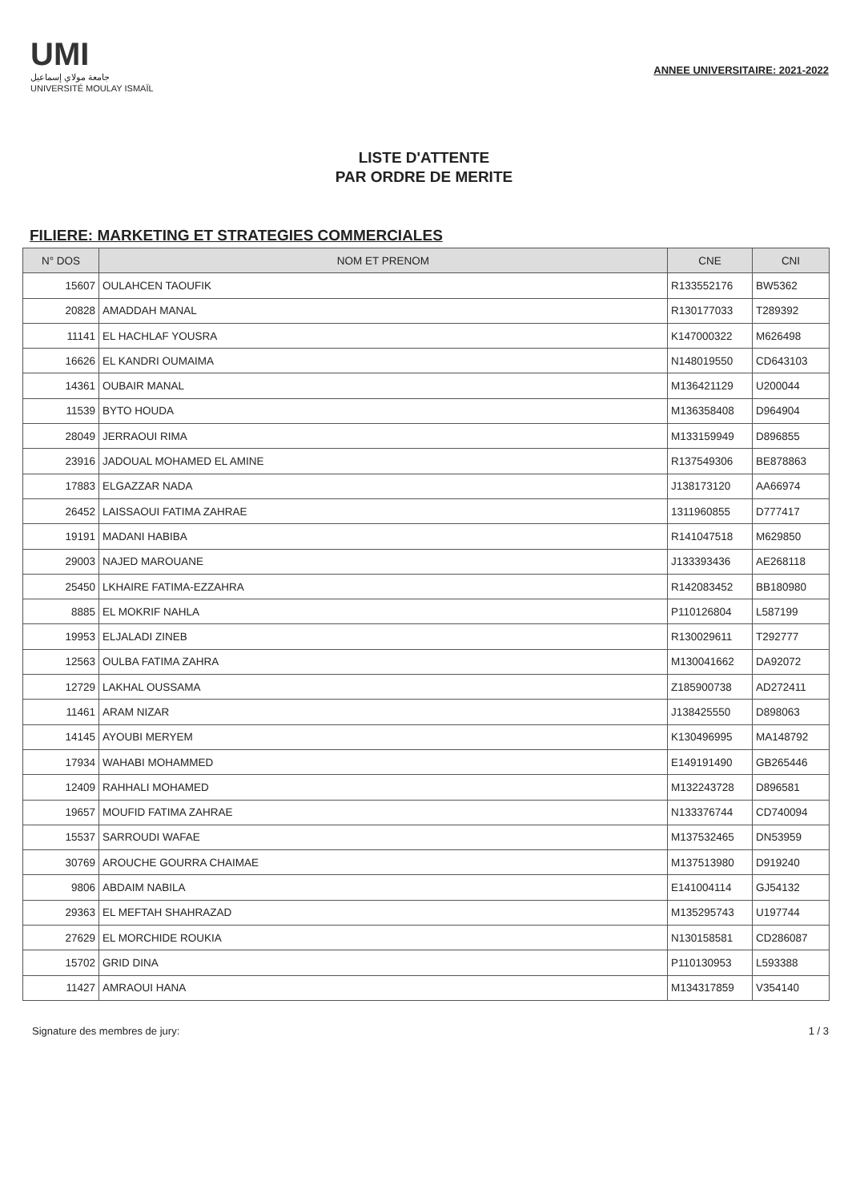UMI
جامعة مولاي إسماعيل
UNIVERSITÉ MOULAY ISMAÏL
ANNEE UNIVERSITAIRE: 2021-2022
LISTE D'ATTENTE
PAR ORDRE DE MERITE
FILIERE: MARKETING ET STRATEGIES COMMERCIALES
| N° DOS | NOM ET PRENOM | CNE | CNI |
| --- | --- | --- | --- |
| 15607 | OULAHCEN TAOUFIK | R133552176 | BW5362 |
| 20828 | AMADDAH MANAL | R130177033 | T289392 |
| 11141 | EL HACHLAF YOUSRA | K147000322 | M626498 |
| 16626 | EL KANDRI OUMAIMA | N148019550 | CD643103 |
| 14361 | OUBAIR MANAL | M136421129 | U200044 |
| 11539 | BYTO HOUDA | M136358408 | D964904 |
| 28049 | JERRAOUI RIMA | M133159949 | D896855 |
| 23916 | JADOUAL MOHAMED EL AMINE | R137549306 | BE878863 |
| 17883 | ELGAZZAR NADA | J138173120 | AA66974 |
| 26452 | LAISSAOUI FATIMA ZAHRAE | 1311960855 | D777417 |
| 19191 | MADANI HABIBA | R141047518 | M629850 |
| 29003 | NAJED MAROUANE | J133393436 | AE268118 |
| 25450 | LKHAIRE FATIMA-EZZAHRA | R142083452 | BB180980 |
| 8885 | EL MOKRIF NAHLA | P110126804 | L587199 |
| 19953 | ELJALADI ZINEB | R130029611 | T292777 |
| 12563 | OULBA FATIMA ZAHRA | M130041662 | DA92072 |
| 12729 | LAKHAL OUSSAMA | Z185900738 | AD272411 |
| 11461 | ARAM NIZAR | J138425550 | D898063 |
| 14145 | AYOUBI MERYEM | K130496995 | MA148792 |
| 17934 | WAHABI MOHAMMED | E149191490 | GB265446 |
| 12409 | RAHHALI MOHAMED | M132243728 | D896581 |
| 19657 | MOUFID FATIMA ZAHRAE | N133376744 | CD740094 |
| 15537 | SARROUDI WAFAE | M137532465 | DN53959 |
| 30769 | AROUCHE GOURRA CHAIMAE | M137513980 | D919240 |
| 9806 | ABDAIM NABILA | E141004114 | GJ54132 |
| 29363 | EL MEFTAH SHAHRAZAD | M135295743 | U197744 |
| 27629 | EL MORCHIDE ROUKIA | N130158581 | CD286087 |
| 15702 | GRID DINA | P110130953 | L593388 |
| 11427 | AMRAOUI HANA | M134317859 | V354140 |
Signature des membres de jury: 1 / 3